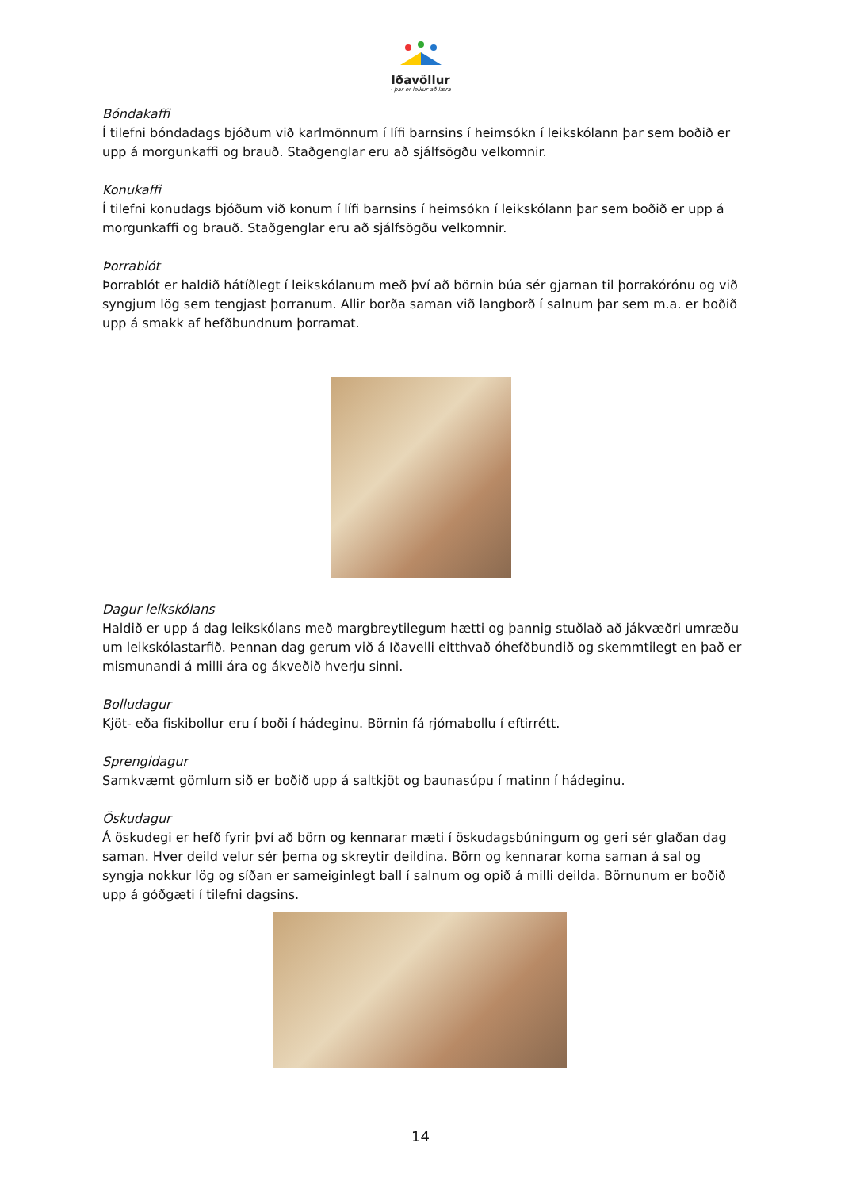Iðavöllur
- þar er leikur að læra
Bóndakaffi
Í tilefni bóndadags bjóðum við karlmönnum í lífi barnsins í heimsókn í leikskólann þar sem boðið er upp á morgunkaffi og brauð. Staðgenglar eru að sjálfsögðu velkomnir.
Konukaffi
Í tilefni konudags bjóðum við konum í lífi barnsins í heimsókn í leikskólann þar sem boðið er upp á morgunkaffi og brauð. Staðgenglar eru að sjálfsögðu velkomnir.
Þorrablót
Þorrablót er haldið hátíðlegt í leikskólanum með því að börnin búa sér gjarnan til þorrakórónu og við syngjum lög sem tengjast þorranum. Allir borða saman við langborð í salnum þar sem m.a. er boðið upp á smakk af hefðbundnum þorramat.
Dagur leikskólans
Haldið er upp á dag leikskólans með margbreytilegum hætti og þannig stuðlað að jákvæðri umræðu um leikskólastarfið. Þennan dag gerum við á Iðavelli eitthvað óhefðbundið og skemmtilegt en það er mismunandi á milli ára og ákveðið hverju sinni.
Bolludagur
Kjöt- eða fiskibollur eru í boði í hádeginu. Börnin fá rjómabollu í eftirrétt.
Sprengidagur
Samkvæmt gömlum sið er boðið upp á saltkjöt og baunasúpu í matinn í hádeginu.
Öskudagur
Á öskudegi er hefð fyrir því að börn og kennarar mæti í öskudagsbúningum og geri sér glaðan dag saman. Hver deild velur sér þema og skreytir deildina. Börn og kennarar koma saman á sal og syngja nokkur lög og síðan er sameiginlegt ball í salnum og opið á milli deilda. Börnunum er boðið upp á góðgæti í tilefni dagsins.
14